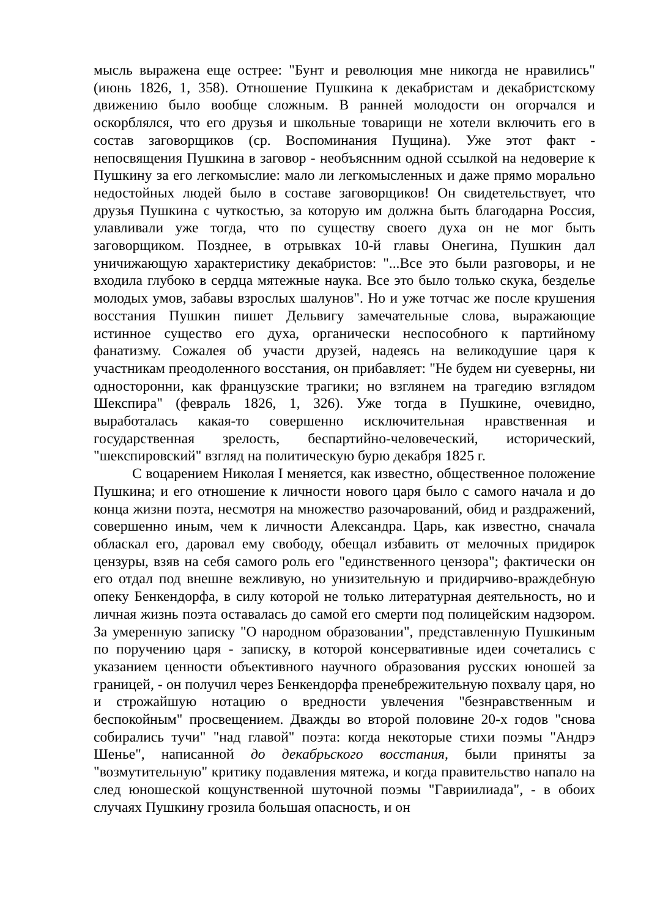мысль выражена еще острее: "Бунт и революция мне никогда не нравились" (июнь 1826, 1, 358). Отношение Пушкина к декабристам и декабристскому движению было вообще сложным. В ранней молодости он огорчался и оскорблялся, что его друзья и школьные товарищи не хотели включить его в состав заговорщиков (ср. Воспоминания Пущина). Уже этот факт - непосвящения Пушкина в заговор - необъяснним одной ссылкой на недоверие к Пушкину за его легкомыслие: мало ли легкомысленных и даже прямо морально недостойных людей было в составе заговорщиков! Он свидетельствует, что друзья Пушкина с чуткостью, за которую им должна быть благодарна Россия, улавливали уже тогда, что по существу своего духа он не мог быть заговорщиком. Позднее, в отрывках 10-й главы Онегина, Пушкин дал уничижающую характеристику декабристов: "...Все это были разговоры, и не входила глубоко в сердца мятежные наука. Все это было только скука, безделье молодых умов, забавы взрослых шалунов". Но и уже тотчас же после крушения восстания Пушкин пишет Дельвигу замечательные слова, выражающие истинное существо его духа, органически неспособного к партийному фанатизму. Сожалея об участи друзей, надеясь на великодушие царя к участникам преодоленного восстания, он прибавляет: "Не будем ни суеверны, ни односторонни, как французские трагики; но взглянем на трагедию взглядом Шекспира" (февраль 1826, 1, 326). Уже тогда в Пушкине, очевидно, выработалась какая-то совершенно исключительная нравственная и государственная зрелость, беспартийно-человеческий, исторический, "шекспировский" взгляд на политическую бурю декабря 1825 г.
С воцарением Николая I меняется, как известно, общественное положение Пушкина; и его отношение к личности нового царя было с самого начала и до конца жизни поэта, несмотря на множество разочарований, обид и раздражений, совершенно иным, чем к личности Александра. Царь, как известно, сначала обласкал его, даровал ему свободу, обещал избавить от мелочных придирок цензуры, взяв на себя самого роль его "единственного цензора"; фактически он его отдал под внешне вежливую, но унизительную и придирчиво-враждебную опеку Бенкендорфа, в силу которой не только литературная деятельность, но и личная жизнь поэта оставалась до самой его смерти под полицейским надзором. За умеренную записку "О народном образовании", представленную Пушкиным по поручению царя - записку, в которой консервативные идеи сочетались с указанием ценности объективного научного образования русских юношей за границей, - он получил через Бенкендорфа пренебрежительную похвалу царя, но и строжайшую нотацию о вредности увлечения "безнравственным и беспокойным" просвещением. Дважды во второй половине 20-х годов "снова собирались тучи" "над главой" поэта: когда некоторые стихи поэмы "Андрэ Шенье", написанной до декабрьского восстания, были приняты за "возмутительную" критику подавления мятежа, и когда правительство напало на след юношеской кощунственной шуточной поэмы "Гавриилиада", - в обоих случаях Пушкину грозила большая опасность, и он